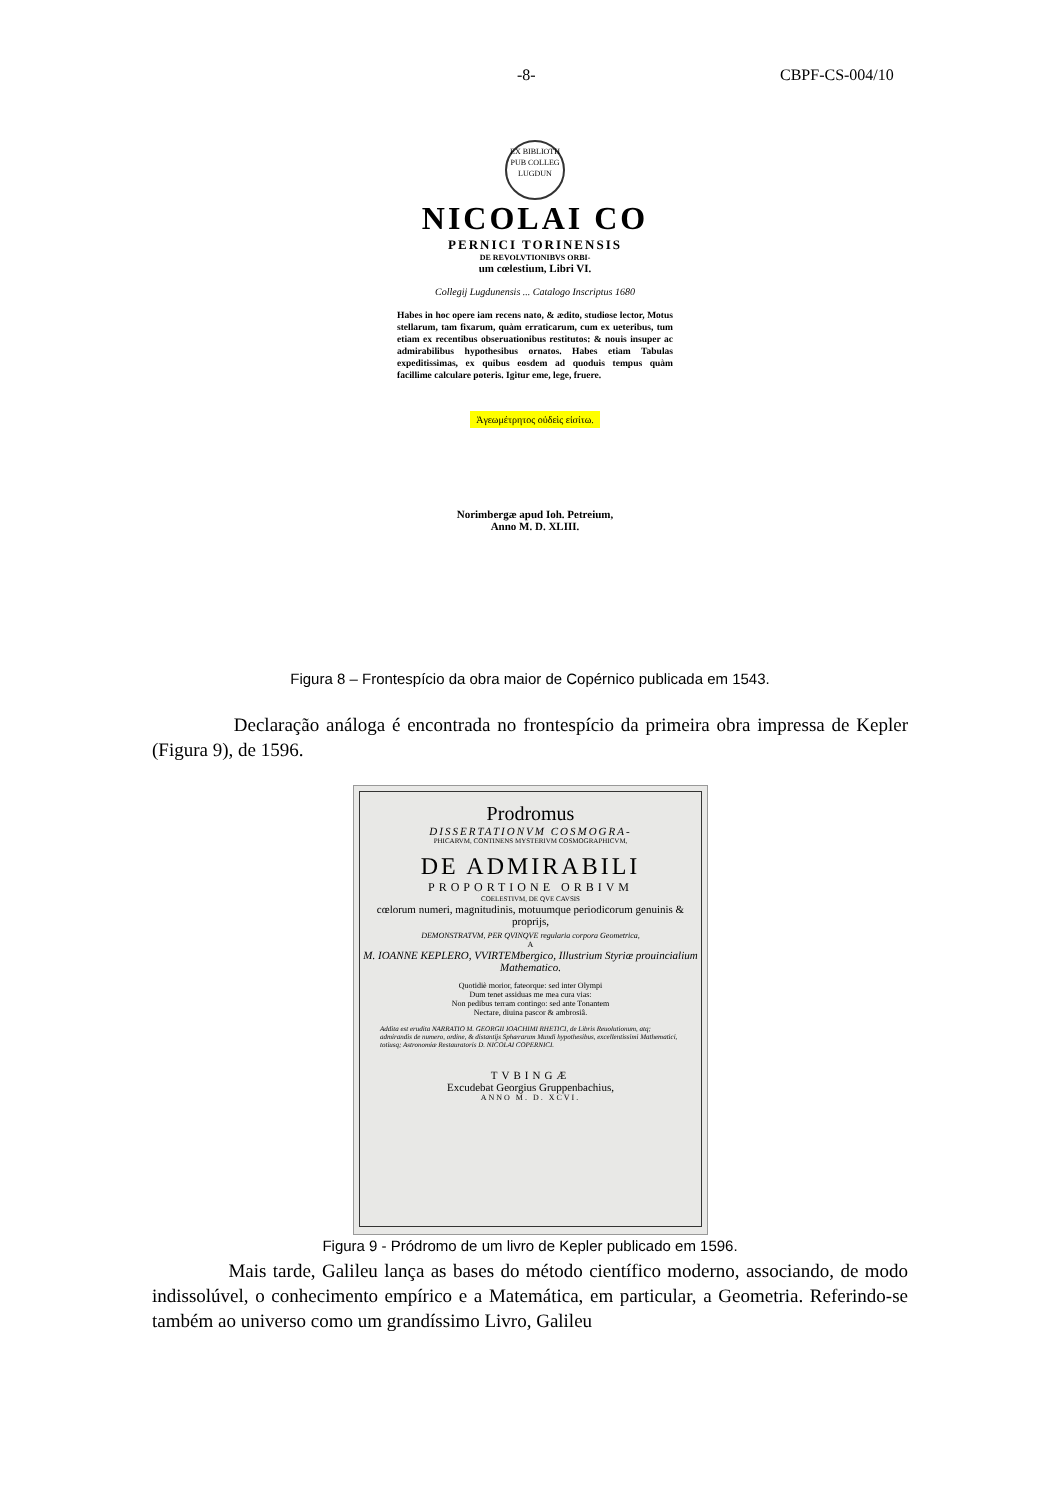-8- CBPF-CS-004/10
EX BIBLIOTH PUB COLLEG LUGDUN
NICOLAI CO
PERNICI TORINENSIS
DE REVOLVTIONIBVS ORBI-
um cœlestium, Libri VI.
Collegij Lugdunensis ... Catalogo Inscriptus 1680
Habes in hoc opere iam recens nato, & ædito, studiose lector, Motus stellarum, tam fixarum, quàm erraticarum, cum ex ueteribus, tum etiam ex recentibus obseruationibus restitutos: & nouis insuper ac admirabilibus hypothesibus ornatos. Habes etiam Tabulas expeditissimas, ex quibus eosdem ad quoduis tempus quàm facillime calculare poteris. Igitur eme, lege, fruere.
Ἀγεωμέτρητος οὐδεὶς εἰσίτω.
Norimbergæ apud Ioh. Petreium,
Anno M. D. XLIII.
Figura 8 – Frontespício da obra maior de Copérnico publicada em 1543.
Declaração análoga é encontrada no frontespício da primeira obra impressa de Kepler (Figura 9), de 1596.
Prodromus
DISSERTATIONVM COSMOGRA-
PHICARVM, CONTINENS MYSTERIVM COSMOGRAPHICVM,
DE ADMIRABILI
PROPORTIONE ORBIVM
COELESTIVM, DE QVE CAVSIS
cœlorum numeri, magnitudinis, motuumque periodicorum genuinis & proprijs,
DEMONSTRATVM, PER QVINQVE regularia corpora Geometrica,
A
M. IOANNE KEPLERO, VVIRTEMbergico, Illustrium Styriæ prouincialium Mathematico.
Quotidiè morior, fateorque: sed inter Olympi
Dum tenet assiduas me mea cura vias:
Non pedibus terram contingo: sed ante Tonantem
Nectare, diuina pascor & ambrosiâ.
Addita est erudita NARRATIO M. GEORGII IOACHIMI RHETICI, de Libris Reuolutionum, atq; admirandis de numero, ordine, & distantijs Sphærarum Mundi hypothesibus, excellentissimi Mathematici, totiusq; Astronomiæ Restauratoris D. NICOLAI COPERNICI.
TVBINGÆ
Excudebat Georgius Gruppenbachius,
ANNO M. D. XCVI.
Figura 9 - Pródromo de um livro de Kepler publicado em 1596.
Mais tarde, Galileu lança as bases do método científico moderno, associando, de modo indissolúvel, o conhecimento empírico e a Matemática, em particular, a Geometria. Referindo-se também ao universo como um grandíssimo Livro, Galileu